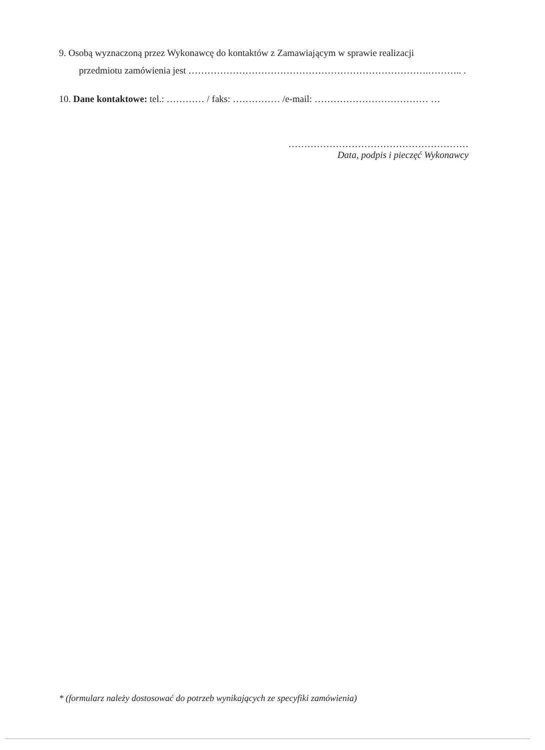9. Osobą wyznaczoną przez Wykonawcę do kontaktów z Zamawiającym w sprawie realizacji
przedmiotu zamówienia jest ………………………………………………………………….……….. .
10. Dane kontaktowe: tel.: ………… / faks: …………… /e-mail: ……………………………… …
…………………………………………………
Data, podpis i pieczęć Wykonawcy
* (formularz należy dostosować do potrzeb wynikających ze specyfiki zamówienia)